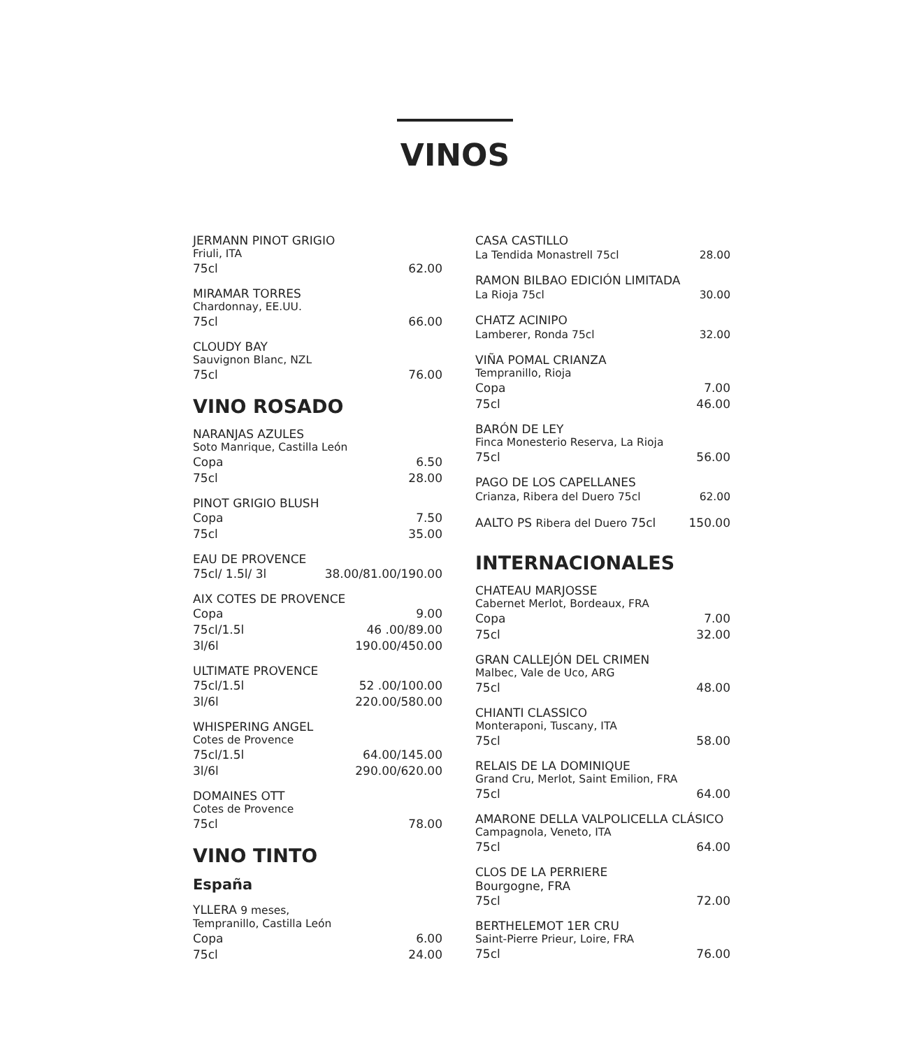VINOS
JERMANN PINOT GRIGIO
Friuli, ITA
75cl 62.00
MIRAMAR TORRES
Chardonnay, EE.UU.
75cl 66.00
CLOUDY BAY
Sauvignon Blanc, NZL
75cl 76.00
VINO ROSADO
NARANJAS AZULES
Soto Manrique, Castilla León
Copa 6.50
75cl 28.00
PINOT GRIGIO BLUSH
Copa 7.50
75cl 35.00
EAU DE PROVENCE
75cl/ 1.5l/ 3l 38.00/81.00/190.00
AIX COTES DE PROVENCE
Copa 9.00
75cl/1.5l 46 .00/89.00
3l/6l 190.00/450.00
ULTIMATE PROVENCE
75cl/1.5l 52 .00/100.00
3l/6l 220.00/580.00
WHISPERING ANGEL
Cotes de Provence
75cl/1.5l 64.00/145.00
3l/6l 290.00/620.00
DOMAINES OTT
Cotes de Provence
75cl 78.00
VINO TINTO
España
YLLERA 9 meses,
Tempranillo, Castilla León
Copa 6.00
75cl 24.00
CASA CASTILLO
La Tendida Monastrell 75cl 28.00
RAMON BILBAO EDICIÓN LIMITADA
La Rioja 75cl 30.00
CHATZ ACINIPO
Lamberer, Ronda 75cl 32.00
VIÑA POMAL CRIANZA
Tempranillo, Rioja
Copa 7.00
75cl 46.00
BARÓN DE LEY
Finca Monesterio Reserva, La Rioja
75cl 56.00
PAGO DE LOS CAPELLANES
Crianza, Ribera del Duero 75cl 62.00
AALTO PS Ribera del Duero 75cl 150.00
INTERNACIONALES
CHATEAU MARJOSSE
Cabernet Merlot, Bordeaux, FRA
Copa 7.00
75cl 32.00
GRAN CALLEJÓN DEL CRIMEN
Malbec, Vale de Uco, ARG
75cl 48.00
CHIANTI CLASSICO
Monteraponi, Tuscany, ITA
75cl 58.00
RELAIS DE LA DOMINIQUE
Grand Cru, Merlot, Saint Emilion, FRA
75cl 64.00
AMARONE DELLA VALPOLICELLA CLÁSICO
Campagnola, Veneto, ITA
75cl 64.00
CLOS DE LA PERRIERE
Bourgogne, FRA
75cl 72.00
BERTHELEMOT 1ER CRU
Saint-Pierre Prieur, Loire, FRA
75cl 76.00